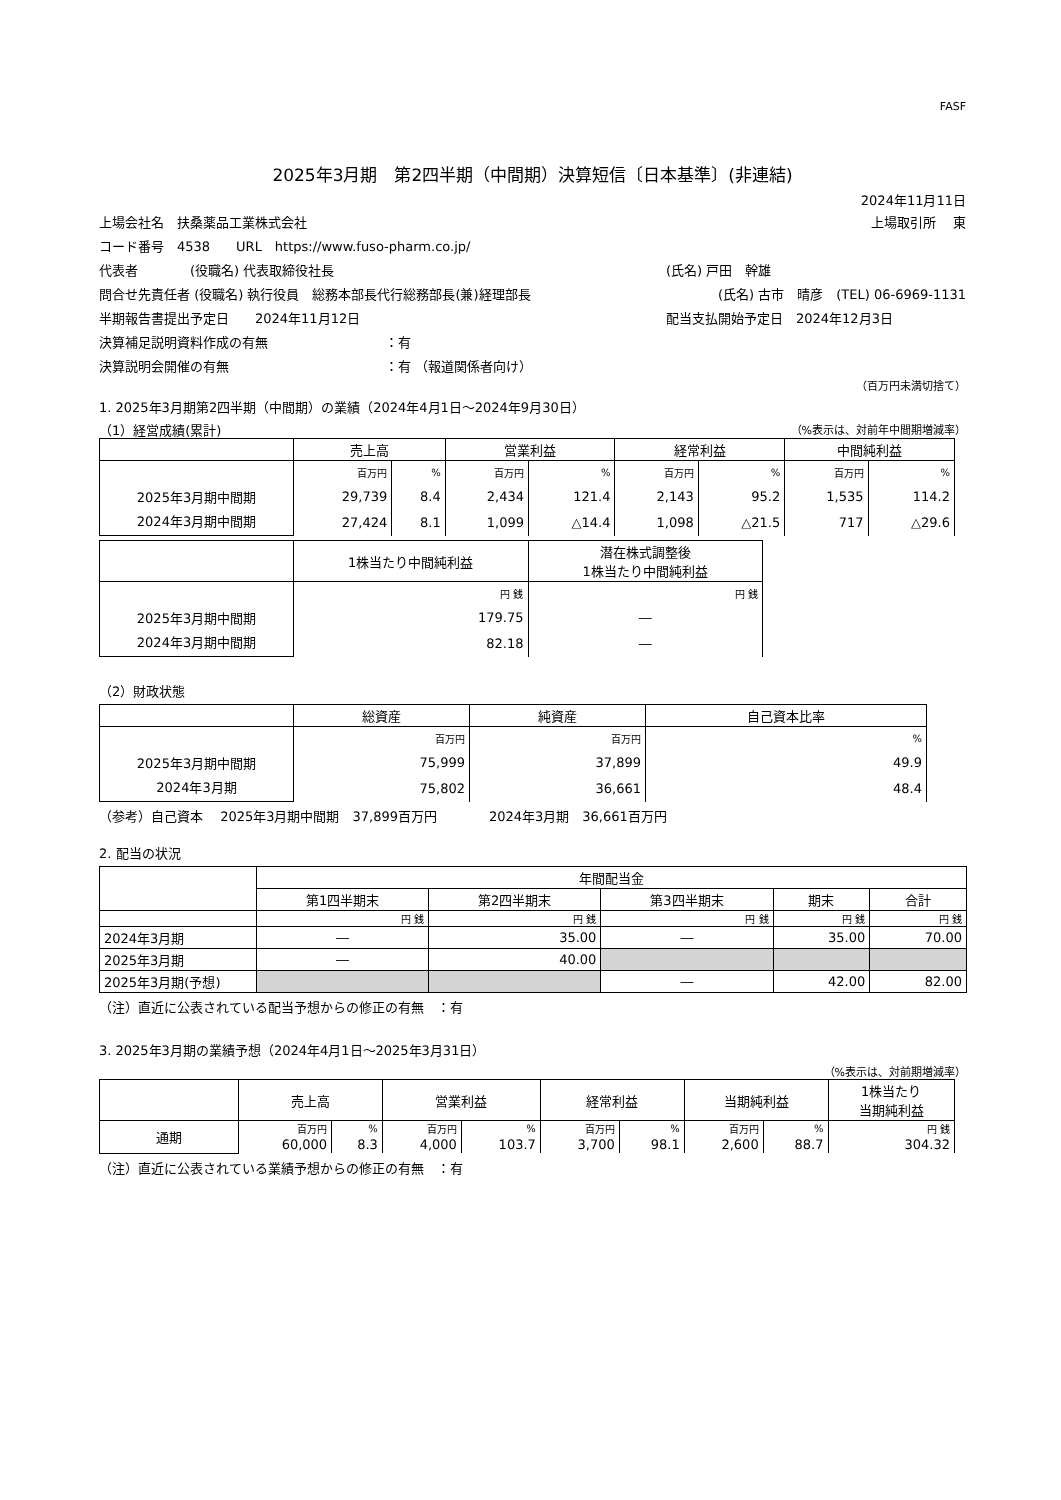FASF
2025年3月期　第2四半期（中間期）決算短信〔日本基準〕(非連結)
2024年11月11日
上場会社名　扶桑薬品工業株式会社 上場取引所　 東
コード番号　4538　　URL　https://www.fuso-pharm.co.jp/
代表者　　　　(役職名) 代表取締役社長 (氏名) 戸田　幹雄
問合せ先責任者 (役職名) 執行役員　総務本部長代行総務部長(兼)経理部長 (氏名) 古市　晴彦　(TEL) 06-6969-1131
半期報告書提出予定日　　2024年11月12日 配当支払開始予定日　2024年12月3日
決算補足説明資料作成の有無　　　　　　　　　：有
決算説明会開催の有無　　　　　　　　　　　　：有 （報道関係者向け）
（百万円未満切捨て）
1. 2025年3月期第2四半期（中間期）の業績（2024年4月1日～2024年9月30日）
（1）経営成績(累計) （%表示は、対前年中間期増減率）
| | 売上高 | | 営業利益 | | 経常利益 | | 中間純利益 | |
| --- | --- | --- | --- | --- | --- | --- | --- | --- |
| 2025年3月期中間期 2024年3月期中間期 | 百万円 | % | 百万円 | % | 百万円 | % | 百万円 | % |
| | 29,739 | 8.4 | 2,434 | 121.4 | 2,143 | 95.2 | 1,535 | 114.2 |
| | 27,424 | 8.1 | 1,099 | △14.4 | 1,098 | △21.5 | 717 | △29.6 |
| | 1株当たり中間純利益 | 潜在株式調整後 1株当たり中間純利益 |
| --- | --- | --- |
| 2025年3月期中間期 2024年3月期中間期 | 円 銭 | 円 銭 |
| | 179.75 | ― |
| | 82.18 | ― |
（2）財政状態
| | 総資産 | 純資産 | 自己資本比率 |
| --- | --- | --- | --- |
| 2025年3月期中間期 2024年3月期 | 百万円 | 百万円 | % |
| | 75,999 | 37,899 | 49.9 |
| | 75,802 | 36,661 | 48.4 |
（参考）自己資本　 2025年3月期中間期　37,899百万円　　　　2024年3月期　36,661百万円
2. 配当の状況
| | 年間配当金 | | | | |
| --- | --- | --- | --- | --- | --- |
| | 第1四半期末 | 第2四半期末 | 第3四半期末 | 期末 | 合計 |
| | 円 銭 | 円 銭 | 円 銭 | 円 銭 | 円 銭 |
| 2024年3月期 | ― | 35.00 | ― | 35.00 | 70.00 |
| 2025年3月期 | ― | 40.00 | | | |
| 2025年3月期(予想) | | | ― | 42.00 | 82.00 |
（注）直近に公表されている配当予想からの修正の有無　：有
3. 2025年3月期の業績予想（2024年4月1日～2025年3月31日）
（%表示は、対前期増減率）
| | 売上高 | | 営業利益 | | 経常利益 | | 当期純利益 | | 1株当たり 当期純利益 |
| --- | --- | --- | --- | --- | --- | --- | --- | --- | --- |
| 通期 | 百万円 | % | 百万円 | % | 百万円 | % | 百万円 | % | 円 銭 |
| | 60,000 | 8.3 | 4,000 | 103.7 | 3,700 | 98.1 | 2,600 | 88.7 | 304.32 |
（注）直近に公表されている業績予想からの修正の有無　：有